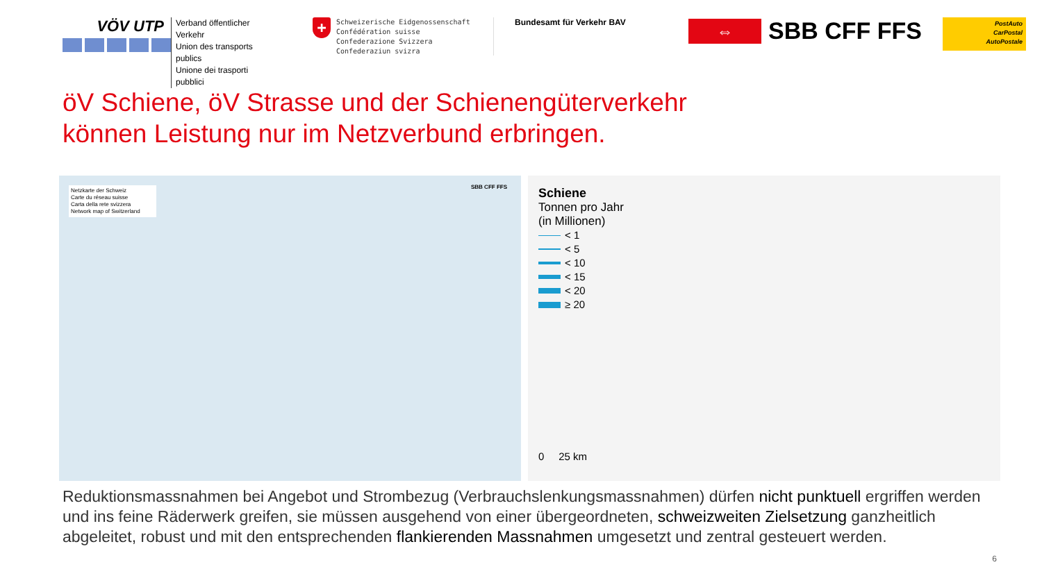VÖV UTP
Verband öffentlicher Verkehr
Union des transports publics
Unione dei trasporti pubblici
+
Schweizerische Eidgenossenschaft
Confédération suisse
Confederazione Svizzera
Confederaziun svizra
Bundesamt für Verkehr BAV
⇔
SBB CFF FFS
PostAuto
CarPostal
AutoPostale
öV Schiene, öV Strasse und der Schienengüterverkehr
können Leistung nur im Netzverbund erbringen.
Netzkarte der Schweiz
Carte du réseau suisse
Carta della rete svizzera
Network map of Switzerland
SBB CFF FFS
Schiene
Tonnen pro Jahr
(in Millionen)
< 1
< 5
< 10
< 15
< 20
≥ 20
0 25 km
Reduktionsmassnahmen bei Angebot und Strombezug (Verbrauchslenkungsmassnahmen) dürfen nicht punktuell ergriffen werden und ins feine Räderwerk greifen, sie müssen ausgehend von einer übergeordneten, schweizweiten Zielsetzung ganzheitlich abgeleitet, robust und mit den entsprechenden flankierenden Massnahmen umgesetzt und zentral gesteuert werden.
6